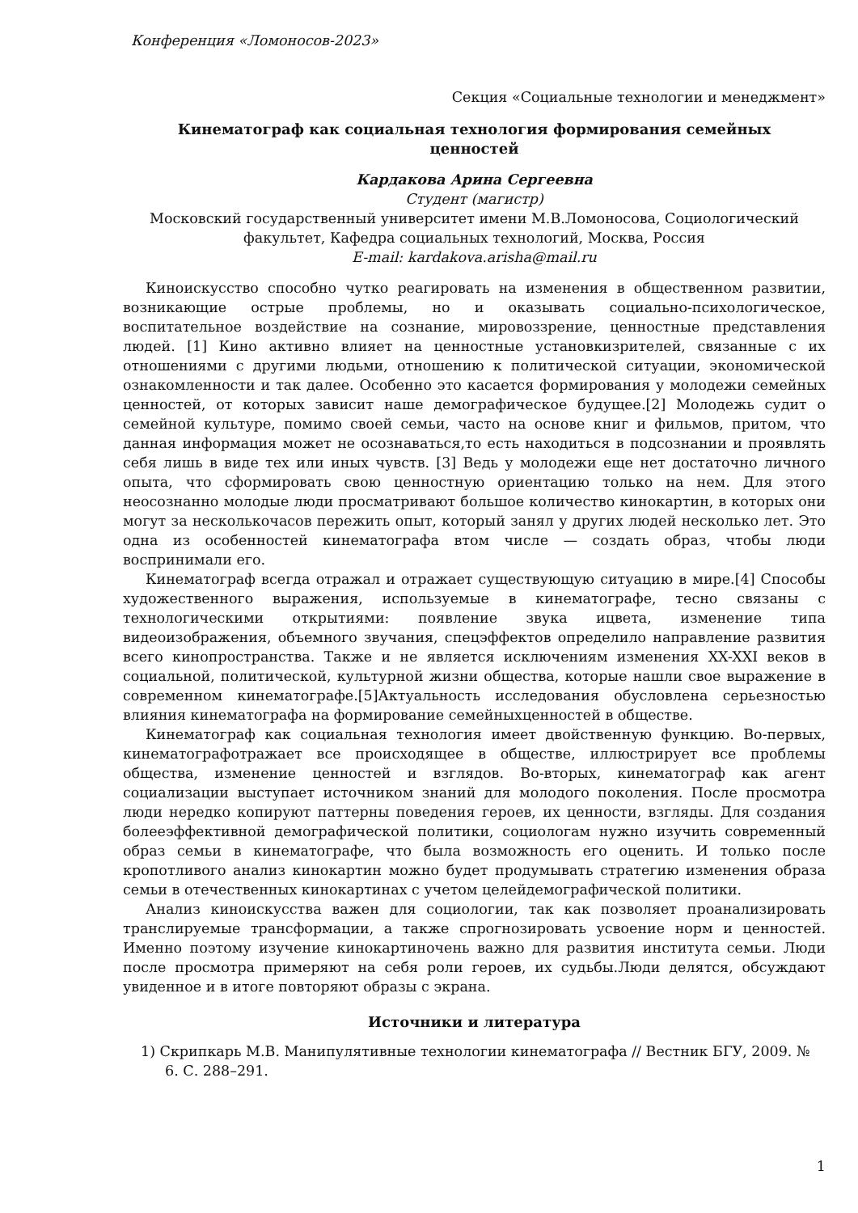Конференция «Ломоносов-2023»
Секция «Социальные технологии и менеджмент»
Кинематограф как социальная технология формирования семейных
ценностей
Кардакова Арина Сергеевна
Студент (магистр)
Московский государственный университет имени М.В.Ломоносова, Социологический факультет, Кафедра социальных технологий, Москва, Россия
E-mail: kardakova.arisha@mail.ru
Киноискусство способно чутко реагировать на изменения в общественном развитии, возникающие острые проблемы, но и оказывать социально-психологическое, воспитательное воздействие на сознание, мировоззрение, ценностные представления людей. [1] Кино активно влияет на ценностные установкизрителей, связанные с их отношениями с другими людьми, отношению к политической ситуации, экономической ознакомленности и так далее. Особенно это касается формирования у молодежи семейных ценностей, от которых зависит наше демографическое будущее.[2] Молодежь судит о семейной культуре, помимо своей семьи, часто на основе книг и фильмов, притом, что данная информация может не осознаваться,то есть находиться в подсознании и проявлять себя лишь в виде тех или иных чувств. [3] Ведь у молодежи еще нет достаточно личного опыта, что сформировать свою ценностную ориентацию только на нем. Для этого неосознанно молодые люди просматривают большое количество кинокартин, в которых они могут за несколькочасов пережить опыт, который занял у других людей несколько лет. Это одна из особенностей кинематографа втом числе — создать образ, чтобы люди воспринимали его.
Кинематограф всегда отражал и отражает существующую ситуацию в мире.[4] Способы художественного выражения, используемые в кинематографе, тесно связаны с технологическими открытиями: появление звука ицвета, изменение типа видеоизображения, объемного звучания, спецэффектов определило направление развития всего кинопространства. Также и не является исключениям изменения XX-XXI веков в социальной, политической, культурной жизни общества, которые нашли свое выражение в современном кинематографе.[5]Актуальность исследования обусловлена серьезностью влияния кинематографа на формирование семейныхценностей в обществе.
Кинематограф как социальная технология имеет двойственную функцию. Во-первых, кинематографотражает все происходящее в обществе, иллюстрирует все проблемы общества, изменение ценностей и взглядов. Во-вторых, кинематограф как агент социализации выступает источником знаний для молодого поколения. После просмотра люди нередко копируют паттерны поведения героев, их ценности, взгляды. Для создания болееэффективной демографической политики, социологам нужно изучить современный образ семьи в кинематографе, что была возможность его оценить. И только после кропотливого анализ кинокартин можно будет продумывать стратегию изменения образа семьи в отечественных кинокартинах с учетом целейдемографической политики.
Анализ киноискусства важен для социологии, так как позволяет проанализировать транслируемые трансформации, а также спрогнозировать усвоение норм и ценностей. Именно поэтому изучение кинокартиночень важно для развития института семьи. Люди после просмотра примеряют на себя роли героев, их судьбы.Люди делятся, обсуждают увиденное и в итоге повторяют образы с экрана.
Источники и литература
1) Скрипкарь М.В. Манипулятивные технологии кинематографа // Вестник БГУ, 2009. № 6. С. 288–291.
1